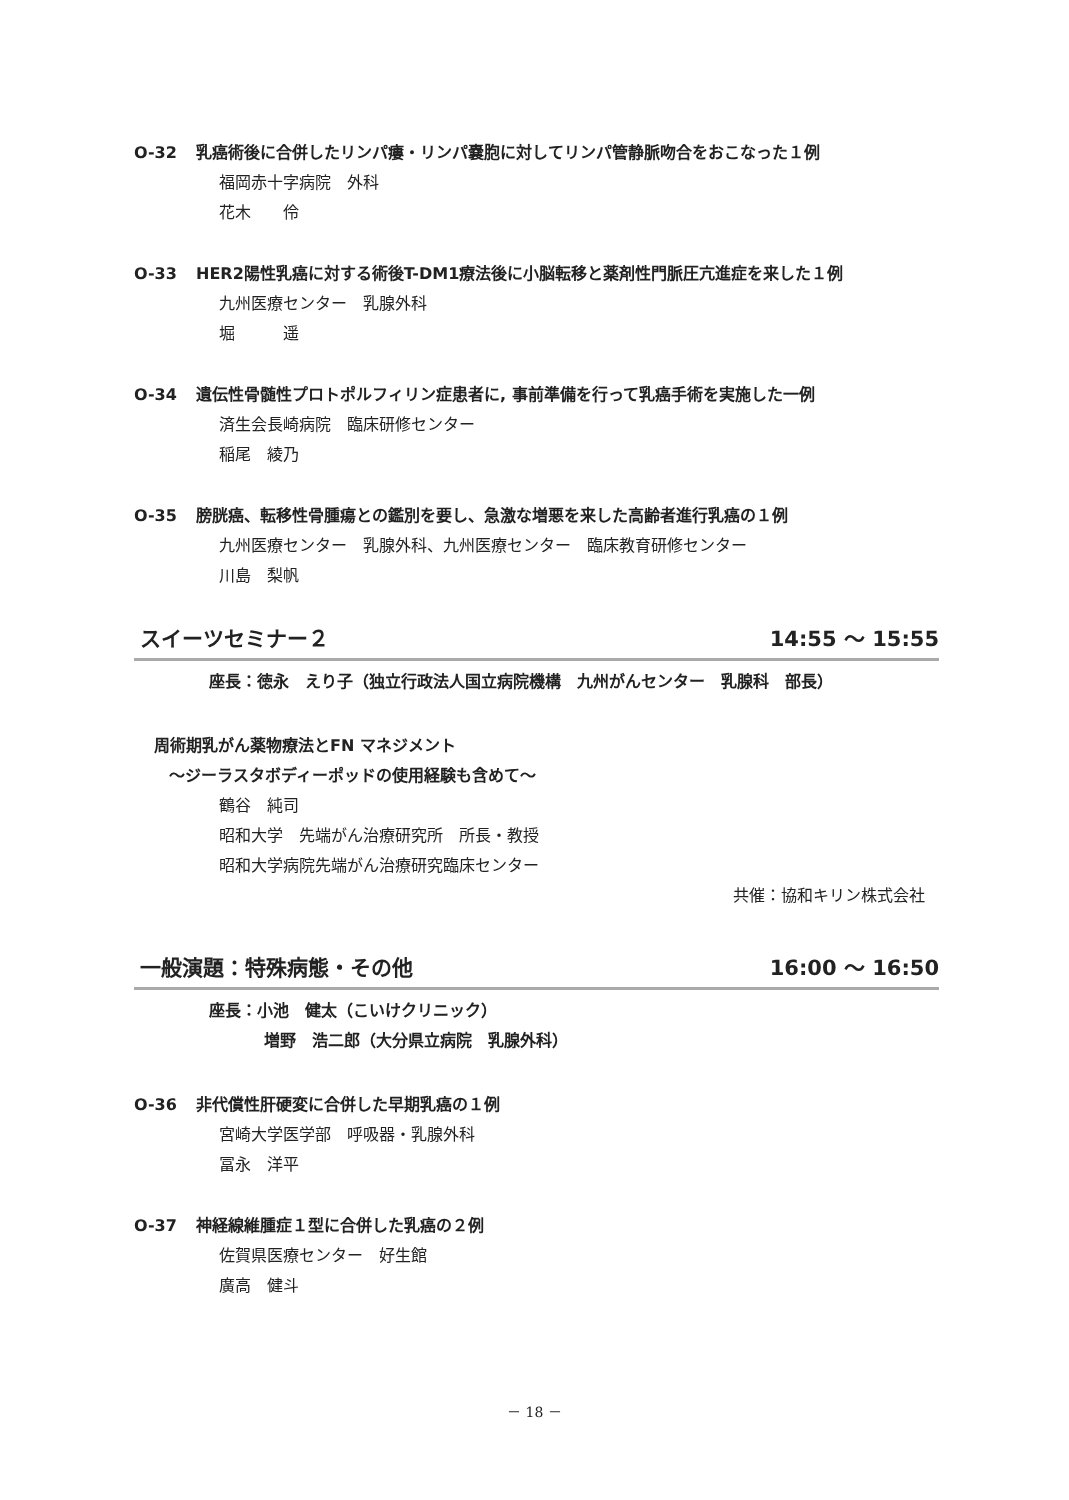O-32 乳癌術後に合併したリンパ瘻・リンパ嚢胞に対してリンパ管静脈吻合をおこなった１例
福岡赤十字病院　外科
花木　　伶
O-33 HER2陽性乳癌に対する術後T-DM1療法後に小脳転移と薬剤性門脈圧亢進症を来した１例
九州医療センター　乳腺外科
堀　　　遥
O-34 遺伝性骨髄性プロトポルフィリン症患者に, 事前準備を行って乳癌手術を実施した一例
済生会長崎病院　臨床研修センター
稲尾　綾乃
O-35 膀胱癌、転移性骨腫瘍との鑑別を要し、急激な増悪を来した高齢者進行乳癌の１例
九州医療センター　乳腺外科、九州医療センター　臨床教育研修センター
川島　梨帆
スイーツセミナー２ 14:55 ～ 15:55
座長：徳永　えり子（独立行政法人国立病院機構　九州がんセンター　乳腺科　部長）
周術期乳がん薬物療法とFN マネジメント
～ジーラスタボディーポッドの使用経験も含めて～
鶴谷　純司
昭和大学　先端がん治療研究所　所長・教授
昭和大学病院先端がん治療研究臨床センター
共催：協和キリン株式会社
一般演題：特殊病態・その他 16:00 ～ 16:50
座長：小池　健太（こいけクリニック）
増野　浩二郎（大分県立病院　乳腺外科）
O-36 非代償性肝硬変に合併した早期乳癌の１例
宮崎大学医学部　呼吸器・乳腺外科
冨永　洋平
O-37 神経線維腫症１型に合併した乳癌の２例
佐賀県医療センター　好生館
廣高　健斗
－ 18 －